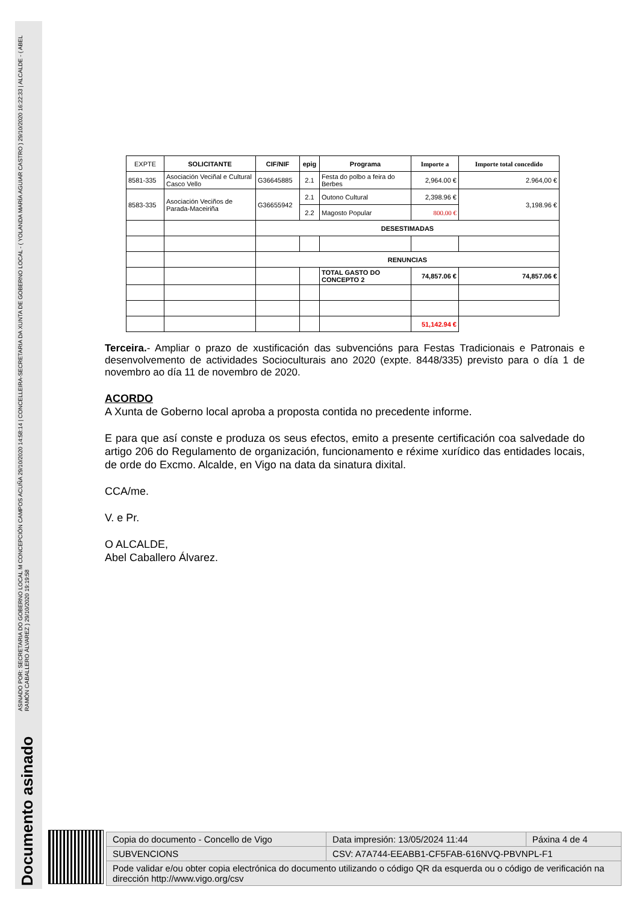ASINADO POR: SECRETARIA DO GOBERNO LOCAL M CONCEPCIÓN CAMPOS ACUÑA 29/10/2020 14:58:14 | CONCELLEIRA-SECRETARIA DA XUNTA DE GOBERNO LOCAL - ( YOLANDA MARÍA AGUIAR CASTRO ) 29/10/2020 16:22:33 | ALCALDE - ( ABEL RAMÓN CABALLERO ÁLVAREZ ) 29/10/2020 19:19:58
Documento asinado
| EXPTE | SOLICITANTE | CIF/NIF | epig | Programa | Importe a | Importe total concedido |
| 8581-335 | Asociación Veciñal e Cultural Casco Vello | G36645885 | 2.1 | Festa do polbo a feira do Berbes | 2,964.00 € | 2.964,00 € |
| 8583-335 | Asociación Veciños de Parada-Maceiriña | G36655942 | 2.1 | Outono Cultural | 2,398.96 € | 3,198.96 € |
| | | | 2.2 | Magosto Popular | 800.00 € | |
| | | DESESTIMADAS | | | | |
| | | RENUNCIAS | | | | |
| | | | | TOTAL GASTO DO CONCEPTO 2 | 74,857.06 € | 74,857.06 € |
| | | | | | 51,142.94 € | |
Terceira.- Ampliar o prazo de xustificación das subvencións para Festas Tradicionais e Patronais e desenvolvemento de actividades Socioculturais ano 2020 (expte. 8448/335) previsto para o día 1 de novembro ao día 11 de novembro de 2020.
ACORDO
A Xunta de Goberno local aproba a proposta contida no precedente informe.
E para que así conste e produza os seus efectos, emito a presente certificación coa salvedade do artigo 206 do Regulamento de organización, funcionamento e réxime xurídico das entidades locais, de orde do Excmo. Alcalde, en Vigo na data da sinatura dixital.
CCA/me.
V. e Pr.
O ALCALDE,
Abel Caballero Álvarez.
| Copia do documento - Concello de Vigo | Data impresión: 13/05/2024 11:44 | Páxina 4 de 4 |
| SUBVENCIONS | CSV: A7A744-EEABB1-CF5FAB-616NVQ-PBVNPL-F1 | |
| Pode validar e/ou obter copia electrónica do documento utilizando o código QR da esquerda ou o código de verificación na dirección http://www.vigo.org/csv | | |